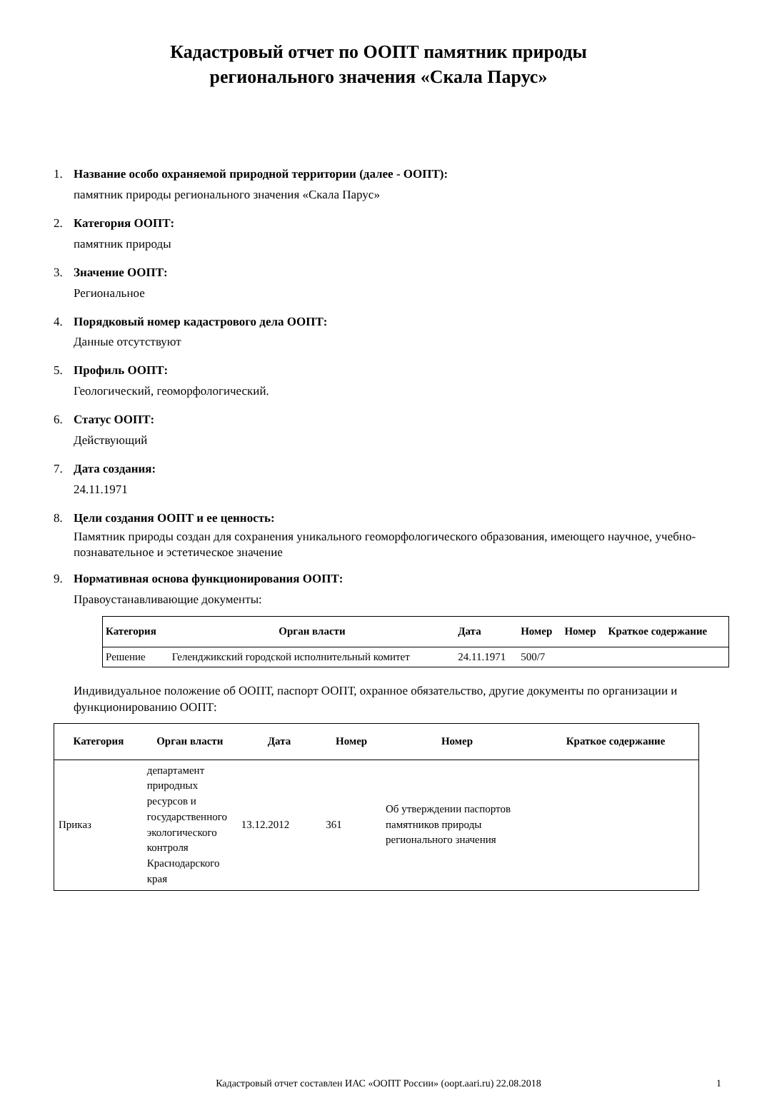Кадастровый отчет по ООПТ памятник природы
регионального значения «Скала Парус»
1. Название особо охраняемой природной территории (далее - ООПТ):
памятник природы регионального значения «Скала Парус»
2. Категория ООПТ:
памятник природы
3. Значение ООПТ:
Региональное
4. Порядковый номер кадастрового дела ООПТ:
Данные отсутствуют
5. Профиль ООПТ:
Геологический, геоморфологический.
6. Статус ООПТ:
Действующий
7. Дата создания:
24.11.1971
8. Цели создания ООПТ и ее ценность:
Памятник природы создан для сохранения уникального геоморфологического образования, имеющего научное, учебно-познавательное и эстетическое значение
9. Нормативная основа функционирования ООПТ:
Правоустанавливающие документы:
| Категория | Орган власти | Дата | Номер | Номер | Краткое содержание |
| --- | --- | --- | --- | --- | --- |
| Решение | Геленджикский городской исполнительный комитет | 24.11.1971 | 500/7 | | |
Индивидуальное положение об ООПТ, паспорт ООПТ, охранное обязательство, другие документы по организации и функционированию ООПТ:
| Категория | Орган власти | Дата | Номер | Номер | Краткое содержание |
| --- | --- | --- | --- | --- | --- |
| Приказ | департамент природных ресурсов и государственного экологического контроля Краснодарского края | 13.12.2012 | 361 | Об утверждении паспортов памятников природы регионального значения | |
Кадастровый отчет составлен ИАС «ООПТ России» (oopt.aari.ru) 22.08.2018 1